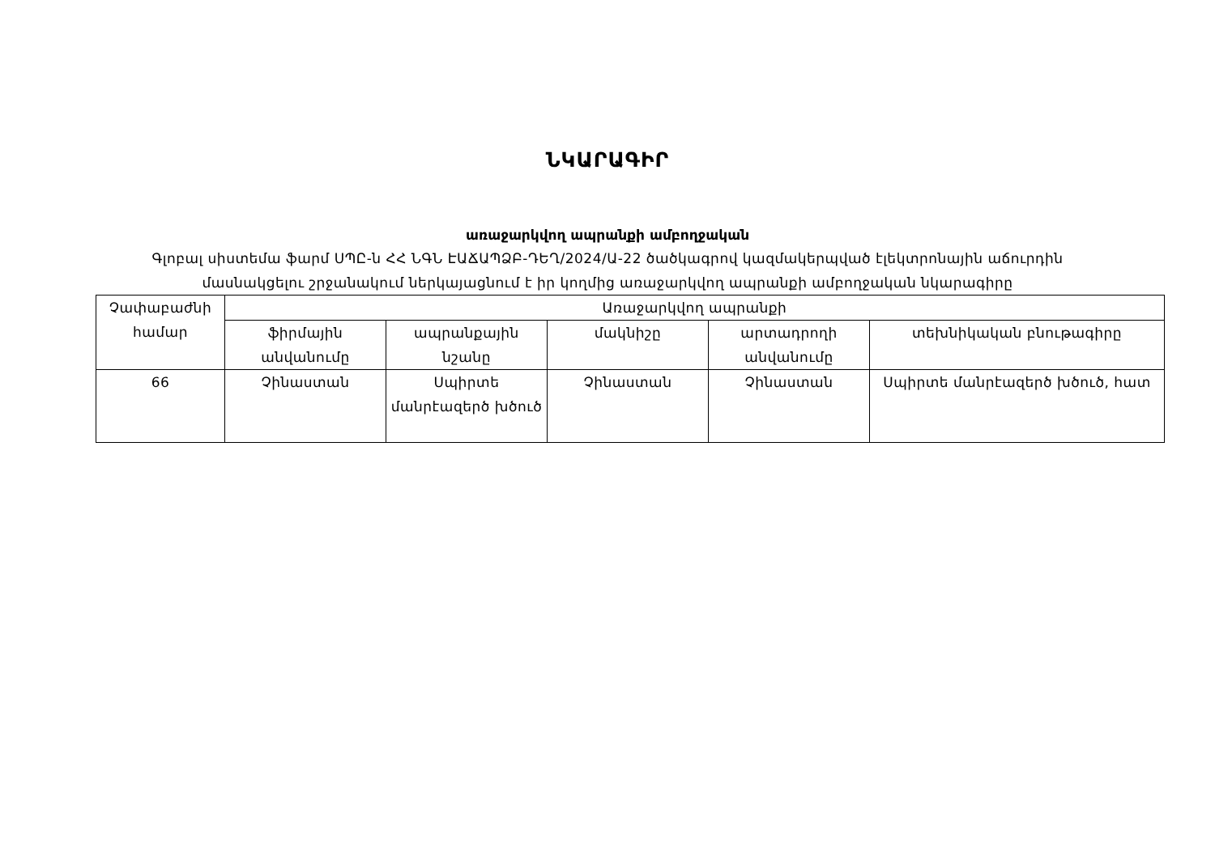ՆԿԱՐԱԳԻՐ
առաջարկվող ապրանքի ամբողջական
Գլոբալ սիստեմա ֆարմ ՍՊԸ-ն ՀՀ ՆԳՆ ԷԱՃԱՊՁԲ-ԴԵՂ/2024/Ա-22 ծածկագրով կազմակերպված էլեկտրոնային աճուրդին
մասնակցելու շրջանակում ներկայացնում է իր կողմից առաջարկվող ապրանքի ամբողջական նկարագիրը
| Չափաբաժնի համար | Առաջարկվող ապրանքի | | | | |
| --- | --- | --- | --- | --- | --- |
| | ֆիրմային անվանումը | ապրանքային նշանը | մակնիշը | արտադրողի անվանումը | տեխնիկական բնութագիրը |
| 66 | Չինաստան | Սպիրտե մանրէազերծ խծուծ | Չինաստան | Չինաստան | Սպիրտե մանրէազերծ խծուծ, հատ |